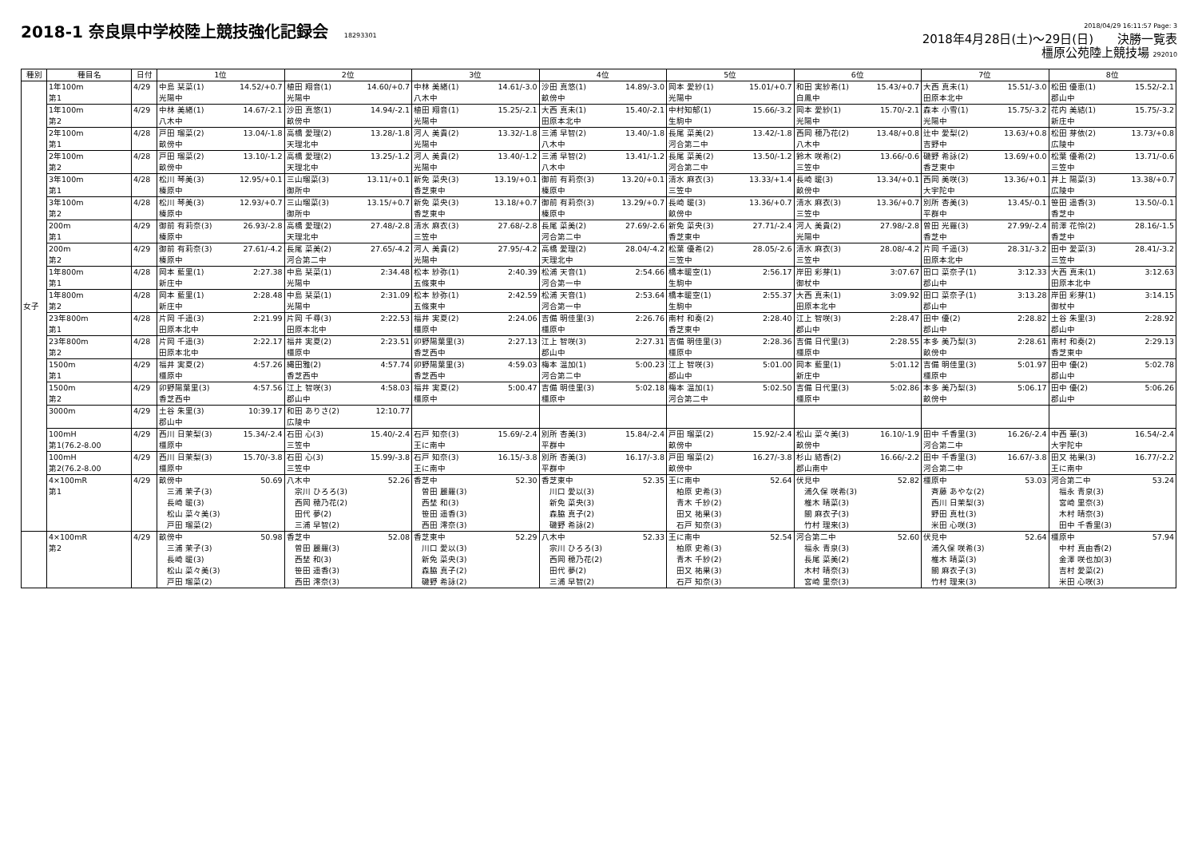2018-1 奈良県中学校陸上競技強化記録会 18293301
2018/04/29 16:11:57 Page: 3
2018年4月28日(土)～29日(日)　　決勝一覧表
橿原公苑陸上競技場 292010
| 種別 | 種目名 | 日付 | 1位 | 2位 | 3位 | 4位 | 5位 | 6位 | 7位 | 8位 |
| --- | --- | --- | --- | --- | --- | --- | --- | --- | --- | --- |
| 女子 | 1年100m 第1 | 4/29 | 中島 栞菜(1) 14.52/+0.7 光陽中 | 植田 翔音(1) 14.60/+0.7 光陽中 | 中林 美緒(1) 14.61/-3.0 八木中 | 沙田 真悠(1) 14.89/-3.0 畝傍中 | 岡本 愛紗(1) 15.01/+0.7 光陽中 | 和田 実紗希(1) 15.43/+0.7 白鳳中 | 大西 真未(1) 15.51/-3.0 田原本北中 | 松田 優恵(1) 15.52/-2.1 郡山中 |
| | 1年100m 第2 | 4/29 | 中林 美緒(1) 14.67/-2.1 八木中 | 沙田 真悠(1) 14.94/-2.1 畝傍中 | 植田 翔音(1) 15.25/-2.1 光陽中 | 大西 真未(1) 15.40/-2.1 田原本北中 | 中村知郁(1) 15.66/-3.2 生駒中 | 岡本 愛紗(1) 15.70/-2.1 光陽中 | 森本 小雪(1) 15.75/-3.2 光陽中 | 花内 美結(1) 15.75/-3.2 新庄中 |
| | 2年100m 第1 | 4/28 | 戸田 瑠菜(2) 13.04/-1.8 畝傍中 | 高橋 愛理(2) 13.28/-1.8 天理北中 | 河人 美貴(2) 13.32/-1.8 光陽中 | 三浦 早智(2) 13.40/-1.8 八木中 | 長尾 菜美(2) 13.42/-1.8 河合第二中 | 西岡 穂乃花(2) 13.48/+0.8 八木中 | 辻中 愛梨(2) 13.63/+0.8 吉野中 | 松田 芽依(2) 13.73/+0.8 広陵中 |
| | 2年100m 第2 | 4/28 | 戸田 瑠菜(2) 13.10/-1.2 畝傍中 | 高橋 愛理(2) 13.25/-1.2 天理北中 | 河人 美貴(2) 13.40/-1.2 光陽中 | 三浦 早智(2) 13.41/-1.2 八木中 | 長尾 菜美(2) 13.50/-1.2 河合第二中 | 鈴木 咲希(2) 13.66/-0.6 三笠中 | 磯野 希詠(2) 13.69/+0.0 香芝東中 | 松葉 優希(2) 13.71/-0.6 三笠中 |
| | 3年100m 第1 | 4/28 | 松川 琴美(3) 12.95/+0.1 榛原中 | 三山瑠菜(3) 13.11/+0.1 御所中 | 新免 菜央(3) 13.19/+0.1 香芝東中 | 御前 有莉奈(3) 13.20/+0.1 榛原中 | 清水 麻衣(3) 13.33/+1.4 三笠中 | 長崎 暖(3) 13.34/+0.1 畝傍中 | 西岡 美咲(3) 13.36/+0.1 大宇陀中 | 井上 陽菜(3) 13.38/+0.7 広陵中 |
| | 3年100m 第2 | 4/28 | 松川 琴美(3) 12.93/+0.7 榛原中 | 三山瑠菜(3) 13.15/+0.7 御所中 | 新免 菜央(3) 13.18/+0.7 香芝東中 | 御前 有莉奈(3) 13.29/+0.7 榛原中 | 長崎 暖(3) 13.36/+0.7 畝傍中 | 清水 麻衣(3) 13.36/+0.7 三笠中 | 別所 杏美(3) 13.45/-0.1 平群中 | 笹田 遥香(3) 13.50/-0.1 香芝中 |
| | 200m 第1 | 4/29 | 御前 有莉奈(3) 26.93/-2.8 榛原中 | 高橋 愛理(2) 27.48/-2.8 天理北中 | 清水 麻衣(3) 27.68/-2.8 三笠中 | 長尾 菜美(2) 27.69/-2.6 河合第二中 | 新免 菜央(3) 27.71/-2.4 香芝東中 | 河人 美貴(2) 27.98/-2.8 光陽中 | 曽田 光羅(3) 27.99/-2.4 香芝中 | 前澤 花怜(2) 28.16/-1.5 香芝中 |
| | 200m 第2 | 4/29 | 御前 有莉奈(3) 27.61/-4.2 榛原中 | 長尾 菜美(2) 27.65/-4.2 河合第二中 | 河人 美貴(2) 27.95/-4.2 光陽中 | 高橋 愛理(2) 28.04/-4.2 天理北中 | 松葉 優希(2) 28.05/-2.6 三笠中 | 清水 麻衣(3) 28.08/-4.2 三笠中 | 片岡 千遥(3) 28.31/-3.2 田原本北中 | 田中 愛菜(3) 28.41/-3.2 三笠中 |
| | 1年800m 第1 | 4/28 | 岡本 藍里(1) 2:27.38 新庄中 | 中島 栞菜(1) 2:34.48 光陽中 | 松本 紗弥(1) 2:40.39 五條東中 | 松浦 天音(1) 2:54.66 河合第一中 | 橋本暖空(1) 2:56.17 生駒中 | 岸田 彩芽(1) 3:07.67 御杖中 | 田口 菜奈子(1) 3:12.33 郡山中 | 大西 真未(1) 3:12.63 田原本北中 |
| | 1年800m 第2 | 4/28 | 岡本 藍里(1) 2:28.48 新庄中 | 中島 栞菜(1) 2:31.09 光陽中 | 松本 紗弥(1) 2:42.59 五條東中 | 松浦 天音(1) 2:53.64 河合第一中 | 橋本暖空(1) 2:55.37 生駒中 | 大西 真未(1) 3:09.92 田原本北中 | 田口 菜奈子(1) 3:13.28 郡山中 | 岸田 彩芽(1) 3:14.15 御杖中 |
| | 23年800m 第1 | 4/28 | 片岡 千遥(3) 2:21.99 田原本北中 | 片岡 千尋(3) 2:22.53 田原本北中 | 福井 実夏(2) 2:24.06 橿原中 | 吉備 明佳里(3) 2:26.76 橿原中 | 南村 和奏(2) 2:28.40 香芝東中 | 江上 智咲(3) 2:28.47 郡山中 | 田中 優(2) 2:28.82 郡山中 | 土谷 朱里(3) 2:28.92 郡山中 |
| | 23年800m 第2 | 4/28 | 片岡 千遥(3) 2:22.17 田原本北中 | 福井 実夏(2) 2:23.51 橿原中 | 卯野陽葉里(3) 2:27.13 香芝西中 | 江上 智咲(3) 2:27.31 郡山中 | 吉備 明佳里(3) 2:28.36 橿原中 | 吉備 日代里(3) 2:28.55 橿原中 | 本多 美乃梨(3) 2:28.61 畝傍中 | 南村 和奏(2) 2:29.13 香芝東中 |
| | 1500m 第1 | 4/29 | 福井 実夏(2) 4:57.26 橿原中 | 縄田雅(2) 4:57.74 香芝西中 | 卯野陽葉里(3) 4:59.03 香芝西中 | 梅本 温加(1) 5:00.23 河合第二中 | 江上 智咲(3) 5:01.00 郡山中 | 岡本 藍里(1) 5:01.12 新庄中 | 吉備 明佳里(3) 5:01.97 橿原中 | 田中 優(2) 5:02.78 郡山中 |
| | 1500m 第2 | 4/29 | 卯野陽葉里(3) 4:57.56 香芝西中 | 江上 智咲(3) 4:58.03 郡山中 | 福井 実夏(2) 5:00.47 橿原中 | 吉備 明佳里(3) 5:02.18 橿原中 | 梅本 温加(1) 5:02.50 河合第二中 | 吉備 日代里(3) 5:02.86 橿原中 | 本多 美乃梨(3) 5:06.17 畝傍中 | 田中 優(2) 5:06.26 郡山中 |
| | 3000m | 4/29 | 土谷 朱里(3) 10:39.17 郡山中 | 和田 ありさ(2) 12:10.77 広陵中 | | | | | | |
| | 100mH 第1(76.2-8.00 | 4/29 | 西川 日茉梨(3) 15.34/-2.4 橿原中 | 石田 心(3) 15.40/-2.4 三笠中 | 石戸 知奈(3) 15.69/-2.4 王に南中 | 別所 杏美(3) 15.84/-2.4 平群中 | 戸田 瑠菜(2) 15.92/-2.4 畝傍中 | 松山 菜々美(3) 16.10/-1.9 畝傍中 | 田中 千香里(3) 16.26/-2.4 河合第二中 | 中西 華(3) 16.54/-2.4 大宇陀中 |
| | 100mH 第2(76.2-8.00 | 4/29 | 西川 日茉梨(3) 15.70/-3.8 橿原中 | 石田 心(3) 15.99/-3.8 三笠中 | 石戸 知奈(3) 16.15/-3.8 王に南中 | 別所 杏美(3) 16.17/-3.8 平群中 | 戸田 瑠菜(2) 16.27/-3.8 畝傍中 | 杉山 結香(2) 16.66/-2.2 郡山南中 | 田中 千香里(3) 16.67/-3.8 河合第二中 | 田又 祐果(3) 16.77/-2.2 王に南中 |
| | 4×100mR 第1 | 4/29 | 畝傍中 50.69 三浦 茉子(3) 長崎 暖(3) 松山 菜々美(3) 戸田 瑠菜(2) | 八木中 52.26 宗川 ひろろ(3) 西岡 穂乃花(2) 田代 夢(2) 三浦 早智(2) | 香芝中 52.30 曽田 麗羅(3) 西埜 和(3) 笹田 遥香(3) 西田 澪奈(3) | 香芝東中 52.35 川口 愛以(3) 新免 菜央(3) 森脇 真子(2) 磯野 希詠(2) | 王に南中 52.64 柏原 史希(3) 青木 千紗(2) 田又 祐果(3) 石戸 知奈(3) | 伏見中 52.82 浦久保 咲希(3) 椎木 晴菜(3) 關 麻衣子(3) 竹村 理来(3) | 橿原中 53.03 斉藤 あやな(2) 西川 日茉梨(3) 野田 真杜(3) 米田 心咲(3) | 河合第二中 53.24 福永 青泉(3) 宮崎 里奈(3) 木村 晴奈(3) 田中 千香里(3) |
| | 4×100mR 第2 | 4/29 | 畝傍中 50.98 三浦 茉子(3) 長崎 暖(3) 松山 菜々美(3) 戸田 瑠菜(2) | 香芝中 52.08 曽田 麗羅(3) 西埜 和(3) 笹田 遥香(3) 西田 澪奈(3) | 香芝東中 52.29 川口 愛以(3) 新免 菜央(3) 森脇 真子(2) 磯野 希詠(2) | 八木中 52.33 宗川 ひろろ(3) 西岡 穂乃花(2) 田代 夢(2) 三浦 早智(2) | 王に南中 52.54 柏原 史希(3) 青木 千紗(2) 田又 祐果(3) 石戸 知奈(3) | 河合第二中 52.60 福永 青泉(3) 長尾 菜美(2) 木村 晴奈(3) 宮崎 里奈(3) | 伏見中 52.64 浦久保 咲希(3) 椎木 晴菜(3) 關 麻衣子(3) 竹村 理来(3) | 橿原中 57.94 中村 真由香(2) 金澤 咲也加(3) 吉村 愛菜(2) 米田 心咲(3) |